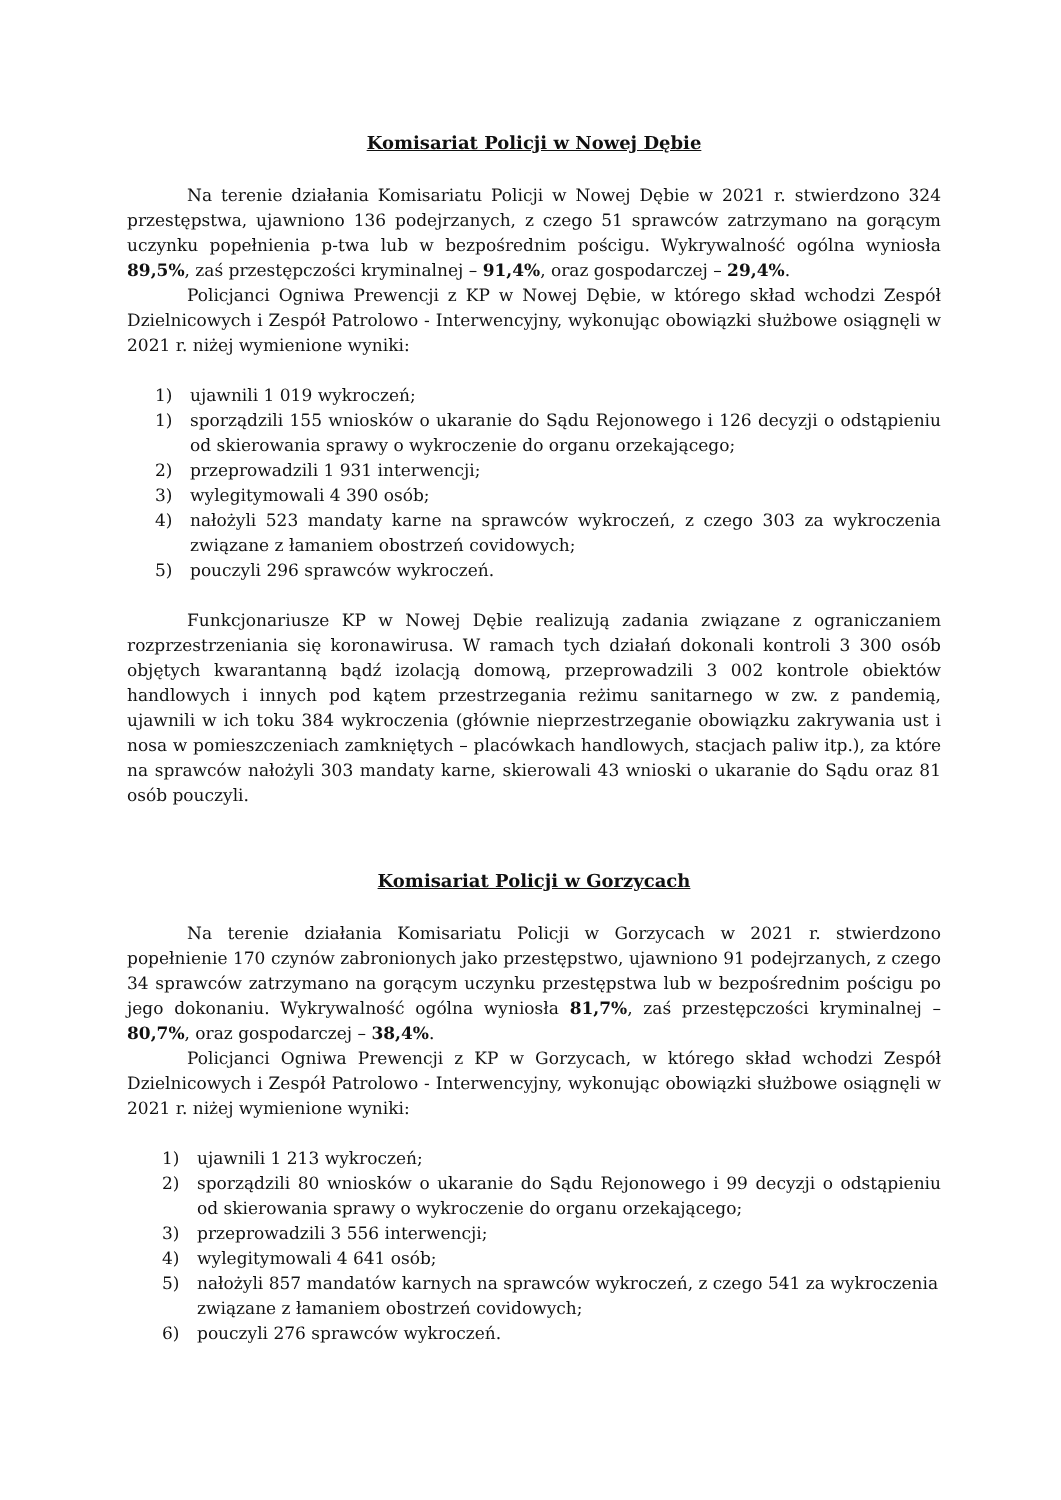Komisariat Policji w Nowej Dębie
Na terenie działania Komisariatu Policji w Nowej Dębie w 2021 r. stwierdzono 324 przestępstwa, ujawniono 136 podejrzanych, z czego 51 sprawców zatrzymano na gorącym uczynku popełnienia p-twa lub w bezpośrednim pościgu. Wykrywalność ogólna wyniosła 89,5%, zaś przestępczości kryminalnej – 91,4%, oraz gospodarczej – 29,4%.
Policjanci Ogniwa Prewencji z KP w Nowej Dębie, w którego skład wchodzi Zespół Dzielnicowych i Zespół Patrolowo - Interwencyjny, wykonując obowiązki służbowe osiągnęli w 2021 r. niżej wymienione wyniki:
1) ujawnili 1 019 wykroczeń;
1) sporządzili 155 wniosków o ukaranie do Sądu Rejonowego i 126 decyzji o odstąpieniu od skierowania sprawy o wykroczenie do organu orzekającego;
2) przeprowadzili 1 931 interwencji;
3) wylegitymowali 4 390 osób;
4) nałożyli 523 mandaty karne na sprawców wykroczeń, z czego 303 za wykroczenia związane z łamaniem obostrzeń covidowych;
5) pouczyli 296 sprawców wykroczeń.
Funkcjonariusze KP w Nowej Dębie realizują zadania związane z ograniczaniem rozprzestrzeniania się koronawirusa. W ramach tych działań dokonali kontroli 3 300 osób objętych kwarantanną bądź izolacją domową, przeprowadzili 3 002 kontrole obiektów handlowych i innych pod kątem przestrzegania reżimu sanitarnego w zw. z pandemią, ujawnili w ich toku 384 wykroczenia (głównie nieprzestrzeganie obowiązku zakrywania ust i nosa w pomieszczeniach zamkniętych – placówkach handlowych, stacjach paliw itp.), za które na sprawców nałożyli 303 mandaty karne, skierowali 43 wnioski o ukaranie do Sądu oraz 81 osób pouczyli.
Komisariat Policji w Gorzycach
Na terenie działania Komisariatu Policji w Gorzycach w 2021 r. stwierdzono popełnienie 170 czynów zabronionych jako przestępstwo, ujawniono 91 podejrzanych, z czego 34 sprawców zatrzymano na gorącym uczynku przestępstwa lub w bezpośrednim pościgu po jego dokonaniu. Wykrywalność ogólna wyniosła 81,7%, zaś przestępczości kryminalnej – 80,7%, oraz gospodarczej – 38,4%.
Policjanci Ogniwa Prewencji z KP w Gorzycach, w którego skład wchodzi Zespół Dzielnicowych i Zespół Patrolowo - Interwencyjny, wykonując obowiązki służbowe osiągnęli w 2021 r. niżej wymienione wyniki:
1) ujawnili 1 213 wykroczeń;
2) sporządzili 80 wniosków o ukaranie do Sądu Rejonowego i 99 decyzji o odstąpieniu od skierowania sprawy o wykroczenie do organu orzekającego;
3) przeprowadzili 3 556 interwencji;
4) wylegitymowali 4 641 osób;
5) nałożyli 857 mandatów karnych na sprawców wykroczeń, z czego 541 za wykroczenia związane z łamaniem obostrzeń covidowych;
6) pouczyli 276 sprawców wykroczeń.